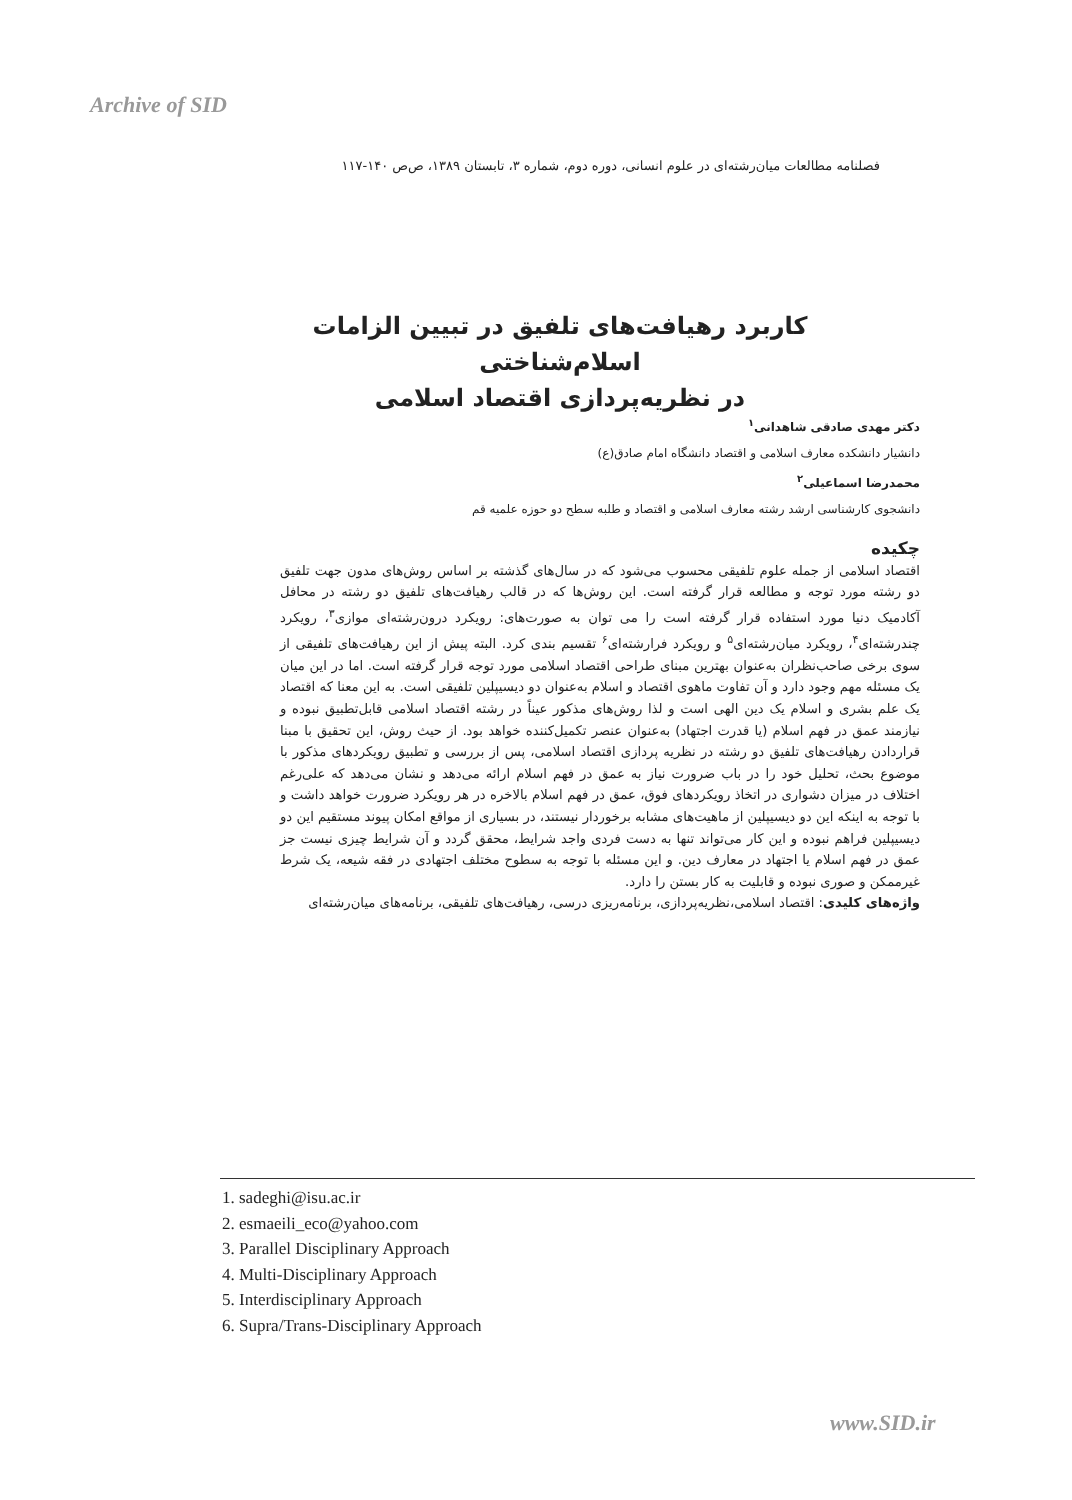Archive of SID
فصلنامه مطالعات میان‌رشته‌ای در علوم انسانی، دوره دوم، شماره ۳، تابستان ۱۳۸۹، ص‌ص ۱۴۰-۱۱۷
کاربرد رهیافت‌های تلفیق در تبیین الزامات اسلام‌شناختی
در نظریه‌پردازی اقتصاد اسلامی
دکتر مهدی صادقی شاهدانی<sup>۱</sup>
دانشیار دانشکده معارف اسلامی و اقتصاد دانشگاه امام صادق(ع)
محمدرضا اسماعیلی<sup>۲</sup>
دانشجوی کارشناسی ارشد رشته معارف اسلامی و اقتصاد و طلبه سطح دو حوزه علمیه قم
چکیده
اقتصاد اسلامی از جمله علوم تلفیقی محسوب می‌شود که در سال‌های گذشته بر اساس روش‌های مدون جهت تلفیق دو رشته مورد توجه و مطالعه قرار گرفته است. این روش‌ها که در قالب رهیافت‌های تلفیق دو رشته در محافل آکادمیک دنیا مورد استفاده قرار گرفته است را می توان به صورت‌های: رویکرد درون‌رشته‌ای موازی<sup>۳</sup>، رویکرد چندرشته‌ای<sup>۴</sup>، رویکرد میان‌رشته‌ای<sup>۵</sup> و رویکرد فرارشته‌ای<sup>۶</sup> تقسیم بندی کرد. البته پیش از این رهیافت‌های تلفیقی از سوی برخی صاحب‌نظران به‌عنوان بهترین مبنای طراحی اقتصاد اسلامی مورد توجه قرار گرفته است. اما در این میان یک مسئله مهم وجود دارد و آن تفاوت ماهوی اقتصاد و اسلام به‌عنوان دو دیسیپلین تلفیقی است. به این معنا که اقتصاد یک علم بشری و اسلام یک دین الهی است و لذا روش‌های مذکور عیناً در رشته اقتصاد اسلامی قابل‌تطبیق نبوده و نیازمند عمق در فهم اسلام (یا قدرت اجتهاد) به‌عنوان عنصر تکمیل‌کننده خواهد بود. از حیث روش، این تحقیق با مبنا قراردادن رهیافت‌های تلفیق دو رشته در نظریه پردازی اقتصاد اسلامی، پس از بررسی و تطبیق رویکردهای مذکور با موضوع بحث، تحلیل خود را در باب ضرورت نیاز به عمق در فهم اسلام ارائه می‌دهد و نشان می‌دهد که علی‌رغم اختلاف در میزان دشواری در اتخاذ رویکردهای فوق، عمق در فهم اسلام بالاخره در هر رویکرد ضرورت خواهد داشت و با توجه به اینکه این دو دیسیپلین از ماهیت‌های مشابه برخوردار نیستند، در بسیاری از مواقع امکان پیوند مستقیم این دو دیسیپلین فراهم نبوده و این کار می‌تواند تنها به دست فردی واجد شرایط، محقق گردد و آن شرایط چیزی نیست جز عمق در فهم اسلام یا اجتهاد در معارف دین. و این مسئله با توجه به سطوح مختلف اجتهادی در فقه شیعه، یک شرط غیرممکن و صوری نبوده و قابلیت به کار بستن را دارد.
واژه‌های کلیدی: اقتصاد اسلامی،نظریه‌پردازی، برنامه‌ریزی درسی، رهیافت‌های تلفیقی، برنامه‌های میان‌رشته‌ای
1. sadeghi@isu.ac.ir
2. esmaeili_eco@yahoo.com
3. Parallel Disciplinary Approach
4. Multi-Disciplinary Approach
5. Interdisciplinary Approach
6. Supra/Trans-Disciplinary Approach
www.SID.ir